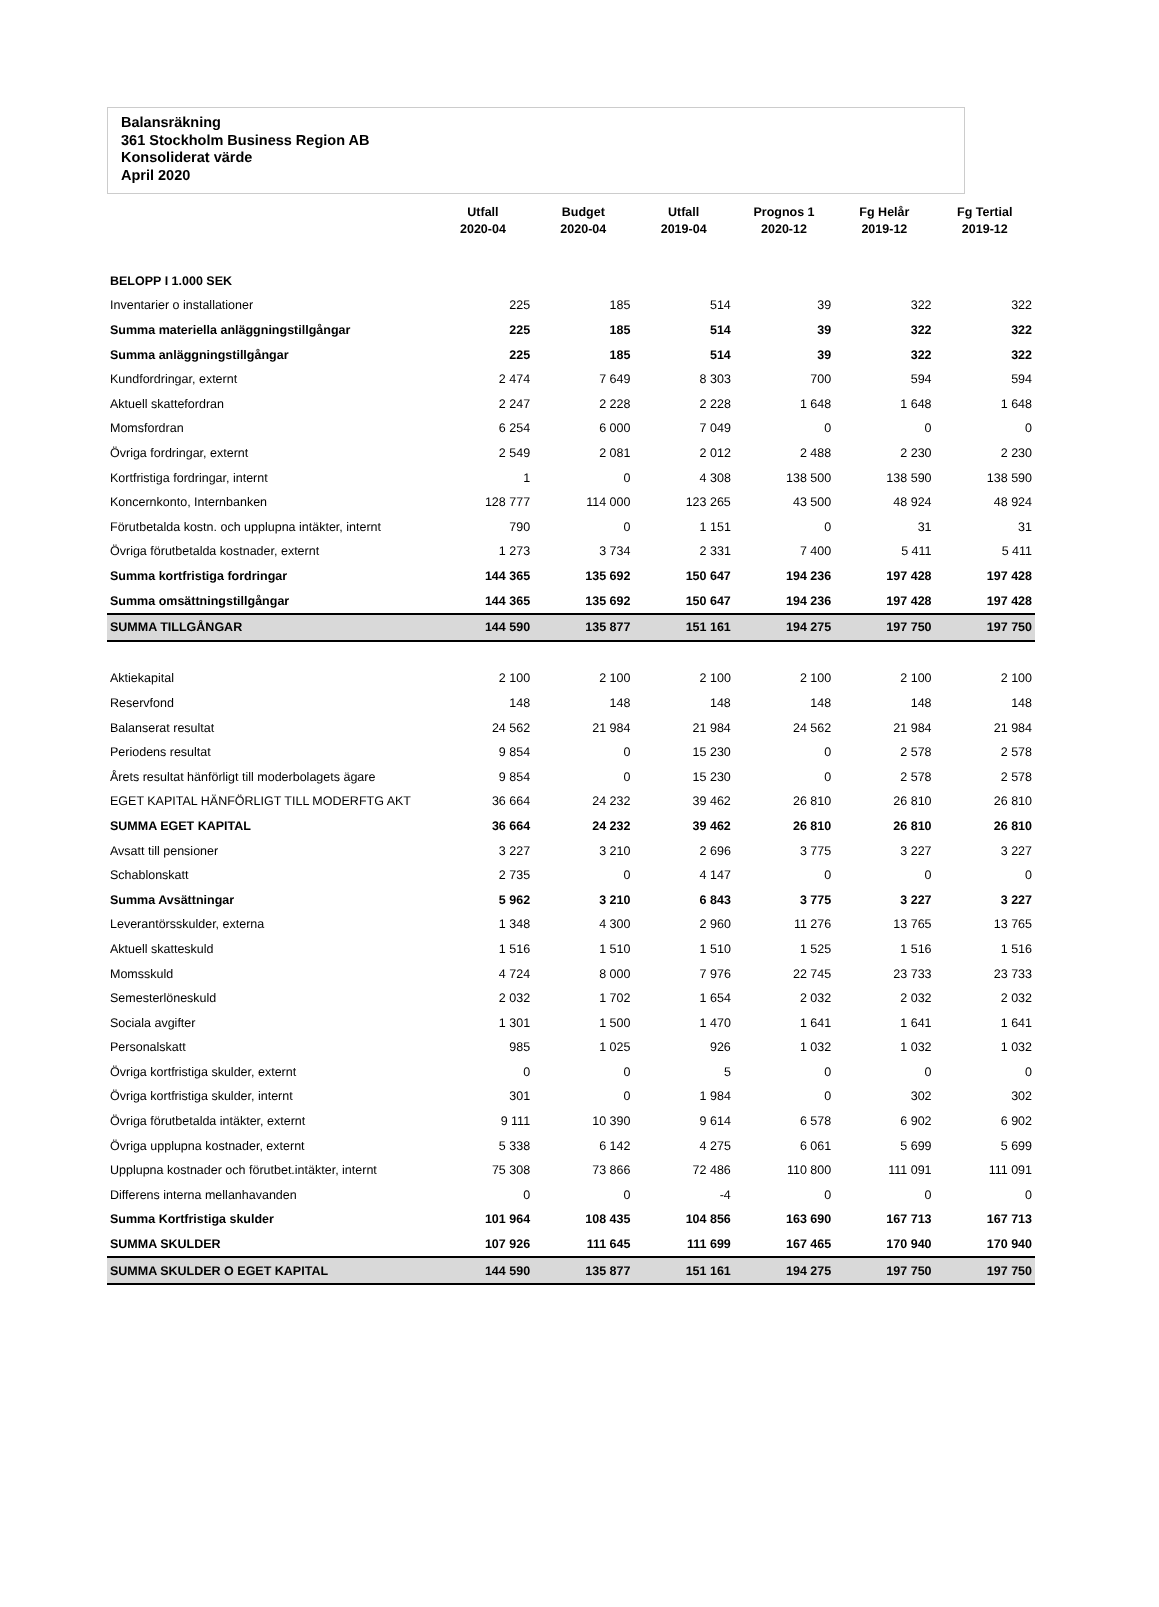Balansräkning
361 Stockholm Business Region AB
Konsoliderat värde
April 2020
| | Utfall 2020-04 | Budget 2020-04 | Utfall 2019-04 | Prognos 1 2020-12 | Fg Helår 2019-12 | Fg Tertial 2019-12 |
| --- | --- | --- | --- | --- | --- | --- |
| BELOPP I 1.000 SEK | | | | | | |
| Inventarier o installationer | 225 | 185 | 514 | 39 | 322 | 322 |
| Summa materiella anläggningstillgångar | 225 | 185 | 514 | 39 | 322 | 322 |
| Summa anläggningstillgångar | 225 | 185 | 514 | 39 | 322 | 322 |
| Kundfordringar, externt | 2 474 | 7 649 | 8 303 | 700 | 594 | 594 |
| Aktuell skattefordran | 2 247 | 2 228 | 2 228 | 1 648 | 1 648 | 1 648 |
| Momsfordran | 6 254 | 6 000 | 7 049 | 0 | 0 | 0 |
| Övriga fordringar, externt | 2 549 | 2 081 | 2 012 | 2 488 | 2 230 | 2 230 |
| Kortfristiga fordringar, internt | 1 | 0 | 4 308 | 138 500 | 138 590 | 138 590 |
| Koncernkonto, Internbanken | 128 777 | 114 000 | 123 265 | 43 500 | 48 924 | 48 924 |
| Förutbetalda kostn. och upplupna intäkter, internt | 790 | 0 | 1 151 | 0 | 31 | 31 |
| Övriga förutbetalda kostnader, externt | 1 273 | 3 734 | 2 331 | 7 400 | 5 411 | 5 411 |
| Summa kortfristiga fordringar | 144 365 | 135 692 | 150 647 | 194 236 | 197 428 | 197 428 |
| Summa omsättningstillgångar | 144 365 | 135 692 | 150 647 | 194 236 | 197 428 | 197 428 |
| SUMMA TILLGÅNGAR | 144 590 | 135 877 | 151 161 | 194 275 | 197 750 | 197 750 |
| Aktiekapital | 2 100 | 2 100 | 2 100 | 2 100 | 2 100 | 2 100 |
| Reservfond | 148 | 148 | 148 | 148 | 148 | 148 |
| Balanserat resultat | 24 562 | 21 984 | 21 984 | 24 562 | 21 984 | 21 984 |
| Periodens resultat | 9 854 | 0 | 15 230 | 0 | 2 578 | 2 578 |
| Årets resultat hänförligt till moderbolagets ägare | 9 854 | 0 | 15 230 | 0 | 2 578 | 2 578 |
| EGET KAPITAL HÄNFÖRLIGT TILL MODERFTG AKT | 36 664 | 24 232 | 39 462 | 26 810 | 26 810 | 26 810 |
| SUMMA EGET KAPITAL | 36 664 | 24 232 | 39 462 | 26 810 | 26 810 | 26 810 |
| Avsatt till pensioner | 3 227 | 3 210 | 2 696 | 3 775 | 3 227 | 3 227 |
| Schablonskatt | 2 735 | 0 | 4 147 | 0 | 0 | 0 |
| Summa Avsättningar | 5 962 | 3 210 | 6 843 | 3 775 | 3 227 | 3 227 |
| Leverantörsskulder, externa | 1 348 | 4 300 | 2 960 | 11 276 | 13 765 | 13 765 |
| Aktuell skatteskuld | 1 516 | 1 510 | 1 510 | 1 525 | 1 516 | 1 516 |
| Momsskuld | 4 724 | 8 000 | 7 976 | 22 745 | 23 733 | 23 733 |
| Semesterlöneskuld | 2 032 | 1 702 | 1 654 | 2 032 | 2 032 | 2 032 |
| Sociala avgifter | 1 301 | 1 500 | 1 470 | 1 641 | 1 641 | 1 641 |
| Personalskatt | 985 | 1 025 | 926 | 1 032 | 1 032 | 1 032 |
| Övriga kortfristiga skulder, externt | 0 | 0 | 5 | 0 | 0 | 0 |
| Övriga kortfristiga skulder, internt | 301 | 0 | 1 984 | 0 | 302 | 302 |
| Övriga förutbetalda intäkter, externt | 9 111 | 10 390 | 9 614 | 6 578 | 6 902 | 6 902 |
| Övriga upplupna kostnader, externt | 5 338 | 6 142 | 4 275 | 6 061 | 5 699 | 5 699 |
| Upplupna kostnader och förutbet.intäkter, internt | 75 308 | 73 866 | 72 486 | 110 800 | 111 091 | 111 091 |
| Differens interna mellanhavanden | 0 | 0 | -4 | 0 | 0 | 0 |
| Summa Kortfristiga skulder | 101 964 | 108 435 | 104 856 | 163 690 | 167 713 | 167 713 |
| SUMMA SKULDER | 107 926 | 111 645 | 111 699 | 167 465 | 170 940 | 170 940 |
| SUMMA SKULDER O EGET KAPITAL | 144 590 | 135 877 | 151 161 | 194 275 | 197 750 | 197 750 |